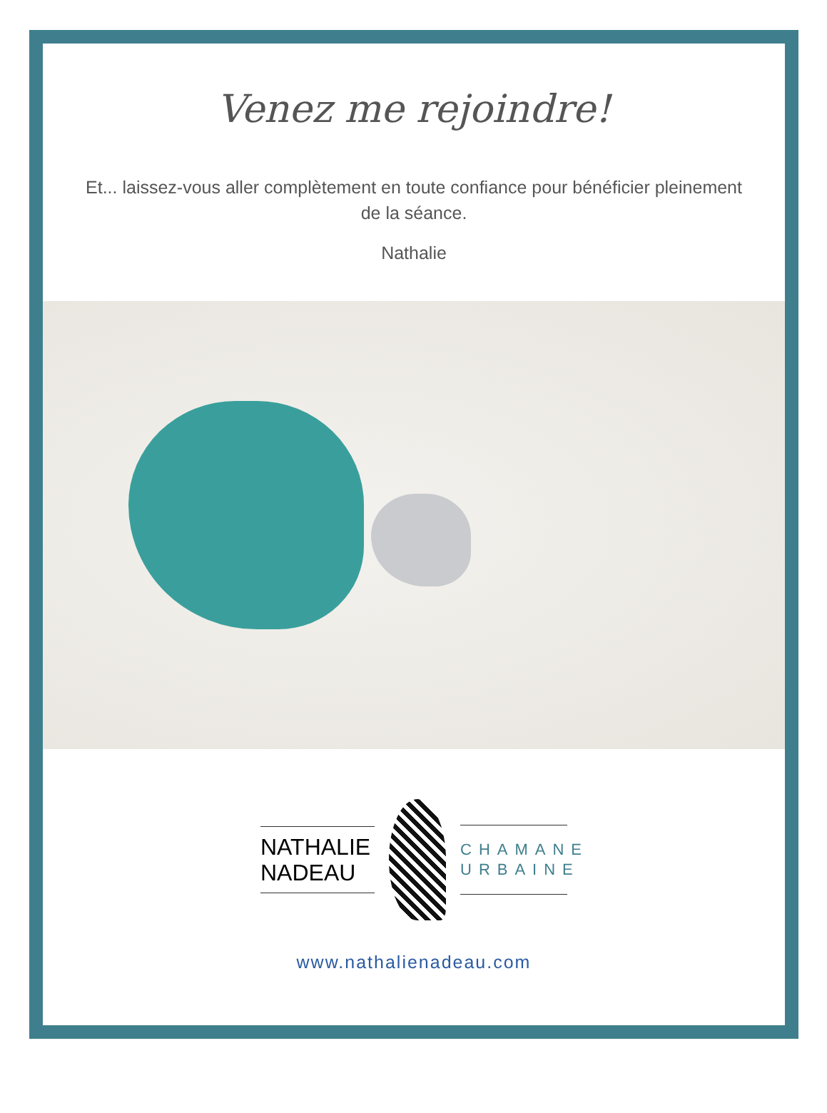Venez me rejoindre!
Et... laissez-vous aller complètement en toute confiance pour bénéficier pleinement de la séance.
Nathalie
NATHALIE
NADEAU
CHAMANE
URBAINE
www.nathalienadeau.com